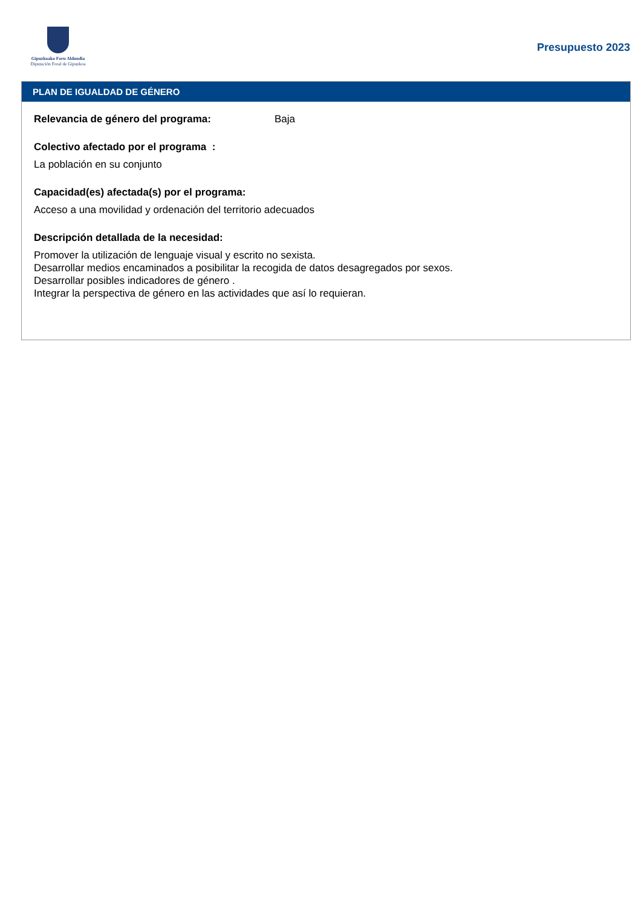Gipuzkoako Foru Aldundia
Diputación Foral de Gipuzkoa
Presupuesto 2023
PLAN DE IGUALDAD DE GÉNERO
Relevancia de género del programa: Baja
Colectivo afectado por el programa :
La población en su conjunto
Capacidad(es) afectada(s) por el programa:
Acceso a una movilidad y ordenación del territorio adecuados
Descripción detallada de la necesidad:
Promover la utilización de lenguaje visual y escrito no sexista.
Desarrollar medios encaminados a posibilitar la recogida de datos desagregados por sexos.
Desarrollar posibles indicadores de género .
Integrar la perspectiva de género en las actividades que así lo requieran.